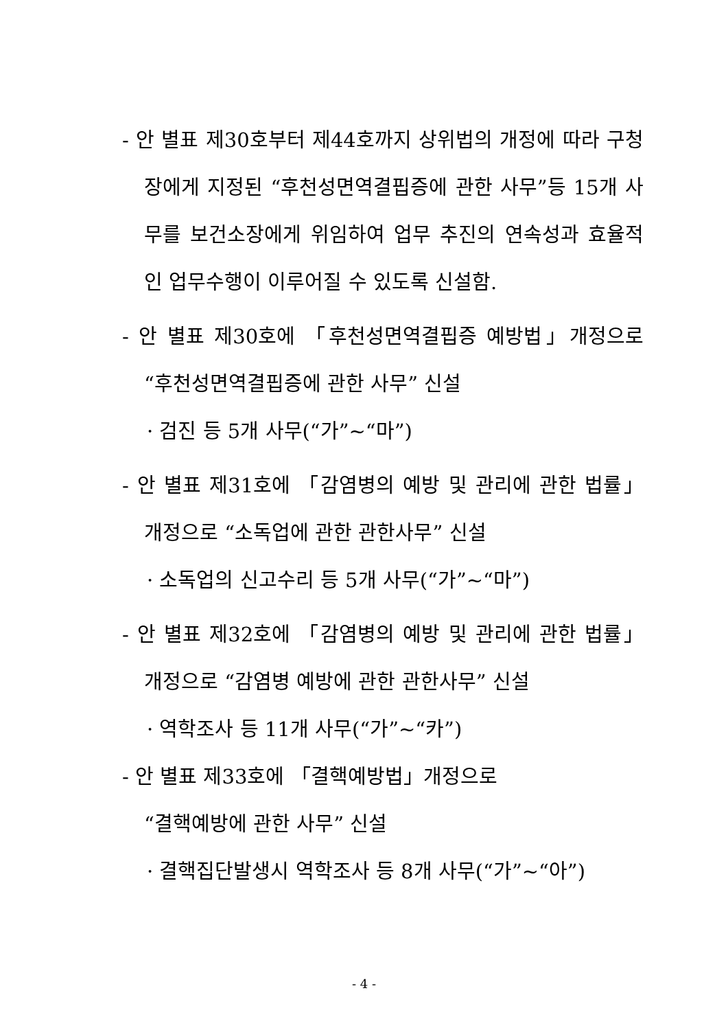- 안 별표 제30호부터 제44호까지 상위법의 개정에 따라 구청장에게 지정된 “후천성면역결핍증에 관한 사무”등 15개 사무를 보건소장에게 위임하여 업무 추진의 연속성과 효율적인 업무수행이 이루어질 수 있도록 신설함.
- 안 별표 제30호에 「후천성면역결핍증 예방법」개정으로 “후천성면역결핍증에 관한 사무” 신설
· 검진 등 5개 사무(“가”~“마”)
- 안 별표 제31호에 「감염병의 예방 및 관리에 관한 법률」 개정으로 “소독업에 관한 관한사무” 신설
· 소독업의 신고수리 등 5개 사무(“가”~“마”)
- 안 별표 제32호에 「감염병의 예방 및 관리에 관한 법률」 개정으로 “감염병 예방에 관한 관한사무” 신설
· 역학조사 등 11개 사무(“가”~“카”)
- 안 별표 제33호에 「결핵예방법」개정으로
“결핵예방에 관한 사무” 신설
· 결핵집단발생시 역학조사 등 8개 사무(“가”~“아”)
- 4 -